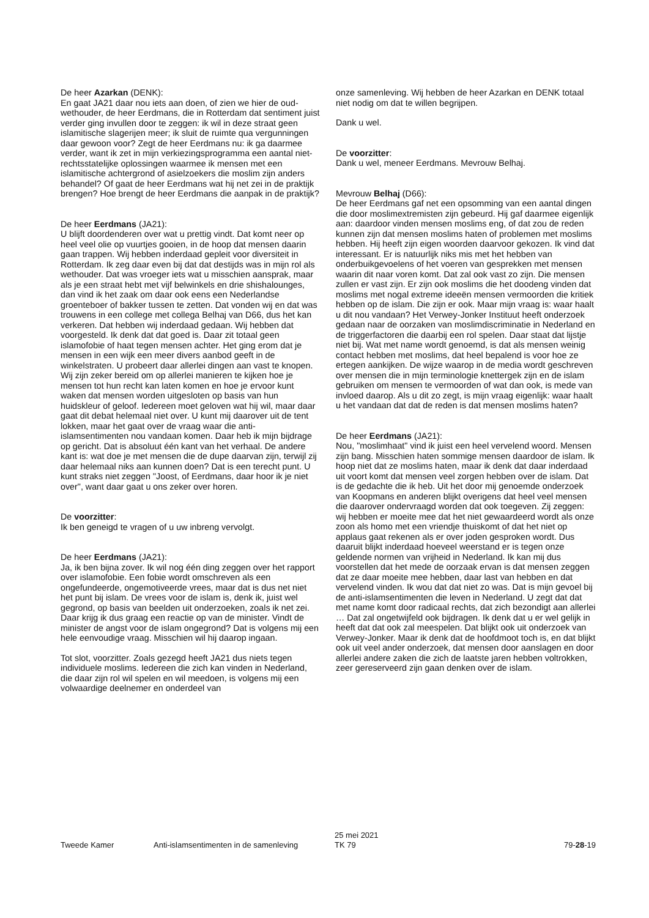De heer Azarkan (DENK):
En gaat JA21 daar nou iets aan doen, of zien we hier de oud-wethouder, de heer Eerdmans, die in Rotterdam dat sentiment juist verder ging invullen door te zeggen: ik wil in deze straat geen islamitische slagerijen meer; ik sluit de ruimte qua vergunningen daar gewoon voor? Zegt de heer Eerdmans nu: ik ga daarmee verder, want ik zet in mijn verkiezingsprogramma een aantal niet-rechtsstatelijke oplossingen waarmee ik mensen met een islamitische achtergrond of asielzoekers die moslim zijn anders behandel? Of gaat de heer Eerdmans wat hij net zei in de praktijk brengen? Hoe brengt de heer Eerdmans die aanpak in de praktijk?
De heer Eerdmans (JA21):
U blijft doordenderen over wat u prettig vindt. Dat komt neer op heel veel olie op vuurtjes gooien, in de hoop dat mensen daarin gaan trappen. Wij hebben inderdaad gepleit voor diversiteit in Rotterdam. Ik zeg daar even bij dat dat destijds was in mijn rol als wethouder. Dat was vroeger iets wat u misschien aansprak, maar als je een straat hebt met vijf belwinkels en drie shishalounges, dan vind ik het zaak om daar ook eens een Nederlandse groenteboer of bakker tussen te zetten. Dat vonden wij en dat was trouwens in een college met collega Belhaj van D66, dus het kan verkeren. Dat hebben wij inderdaad gedaan. Wij hebben dat voorgesteld. Ik denk dat dat goed is. Daar zit totaal geen islamofobie of haat tegen mensen achter. Het ging erom dat je mensen in een wijk een meer divers aanbod geeft in de winkelstraten. U probeert daar allerlei dingen aan vast te knopen. Wij zijn zeker bereid om op allerlei manieren te kijken hoe je mensen tot hun recht kan laten komen en hoe je ervoor kunt waken dat mensen worden uitgesloten op basis van hun huidskleur of geloof. Iedereen moet geloven wat hij wil, maar daar gaat dit debat helemaal niet over. U kunt mij daarover uit de tent lokken, maar het gaat over de vraag waar die anti-islamsentimenten nou vandaan komen. Daar heb ik mijn bijdrage op gericht. Dat is absoluut één kant van het verhaal. De andere kant is: wat doe je met mensen die de dupe daarvan zijn, terwijl zij daar helemaal niks aan kunnen doen? Dat is een terecht punt. U kunt straks niet zeggen "Joost, of Eerdmans, daar hoor ik je niet over", want daar gaat u ons zeker over horen.
De voorzitter:
Ik ben geneigd te vragen of u uw inbreng vervolgt.
De heer Eerdmans (JA21):
Ja, ik ben bijna zover. Ik wil nog één ding zeggen over het rapport over islamofobie. Een fobie wordt omschreven als een ongefundeerde, ongemotiveerde vrees, maar dat is dus net niet het punt bij islam. De vrees voor de islam is, denk ik, juist wel gegrond, op basis van beelden uit onderzoeken, zoals ik net zei. Daar krijg ik dus graag een reactie op van de minister. Vindt de minister de angst voor de islam ongegrond? Dat is volgens mij een hele eenvoudige vraag. Misschien wil hij daarop ingaan.
Tot slot, voorzitter. Zoals gezegd heeft JA21 dus niets tegen individuele moslims. Iedereen die zich kan vinden in Nederland, die daar zijn rol wil spelen en wil meedoen, is volgens mij een volwaardige deelnemer en onderdeel van
onze samenleving. Wij hebben de heer Azarkan en DENK totaal niet nodig om dat te willen begrijpen.
Dank u wel.
De voorzitter:
Dank u wel, meneer Eerdmans. Mevrouw Belhaj.
Mevrouw Belhaj (D66):
De heer Eerdmans gaf net een opsomming van een aantal dingen die door moslimextremisten zijn gebeurd. Hij gaf daarmee eigenlijk aan: daardoor vinden mensen moslims eng, of dat zou de reden kunnen zijn dat mensen moslims haten of problemen met moslims hebben. Hij heeft zijn eigen woorden daarvoor gekozen. Ik vind dat interessant. Er is natuurlijk niks mis met het hebben van onderbuikgevoelens of het voeren van gesprekken met mensen waarin dit naar voren komt. Dat zal ook vast zo zijn. Die mensen zullen er vast zijn. Er zijn ook moslims die het doodeng vinden dat moslims met nogal extreme ideeën mensen vermoorden die kritiek hebben op de islam. Die zijn er ook. Maar mijn vraag is: waar haalt u dit nou vandaan? Het Verwey-Jonker Instituut heeft onderzoek gedaan naar de oorzaken van moslimdiscriminatie in Nederland en de triggerfactoren die daarbij een rol spelen. Daar staat dat lijstje niet bij. Wat met name wordt genoemd, is dat als mensen weinig contact hebben met moslims, dat heel bepalend is voor hoe ze ertegen aankijken. De wijze waarop in de media wordt geschreven over mensen die in mijn terminologie knettergek zijn en de islam gebruiken om mensen te vermoorden of wat dan ook, is mede van invloed daarop. Als u dit zo zegt, is mijn vraag eigenlijk: waar haalt u het vandaan dat dat de reden is dat mensen moslims haten?
De heer Eerdmans (JA21):
Nou, "moslimhaat" vind ik juist een heel vervelend woord. Mensen zijn bang. Misschien haten sommige mensen daardoor de islam. Ik hoop niet dat ze moslims haten, maar ik denk dat daar inderdaad uit voort komt dat mensen veel zorgen hebben over de islam. Dat is de gedachte die ik heb. Uit het door mij genoemde onderzoek van Koopmans en anderen blijkt overigens dat heel veel mensen die daarover ondervraagd worden dat ook toegeven. Zij zeggen: wij hebben er moeite mee dat het niet gewaardeerd wordt als onze zoon als homo met een vriendje thuiskomt of dat het niet op applaus gaat rekenen als er over joden gesproken wordt. Dus daaruit blijkt inderdaad hoeveel weerstand er is tegen onze geldende normen van vrijheid in Nederland. Ik kan mij dus voorstellen dat het mede de oorzaak ervan is dat mensen zeggen dat ze daar moeite mee hebben, daar last van hebben en dat vervelend vinden. Ik wou dat dat niet zo was. Dat is mijn gevoel bij de anti-islamsentimenten die leven in Nederland. U zegt dat dat met name komt door radicaal rechts, dat zich bezondigt aan allerlei … Dat zal ongetwijfeld ook bijdragen. Ik denk dat u er wel gelijk in heeft dat dat ook zal meespelen. Dat blijkt ook uit onderzoek van Verwey-Jonker. Maar ik denk dat de hoofdmoot toch is, en dat blijkt ook uit veel ander onderzoek, dat mensen door aanslagen en door allerlei andere zaken die zich de laatste jaren hebben voltrokken, zeer gereserveerd zijn gaan denken over de islam.
Tweede Kamer
Anti-islamsentimenten in de samenleving
25 mei 2021
TK 79
79-28-19